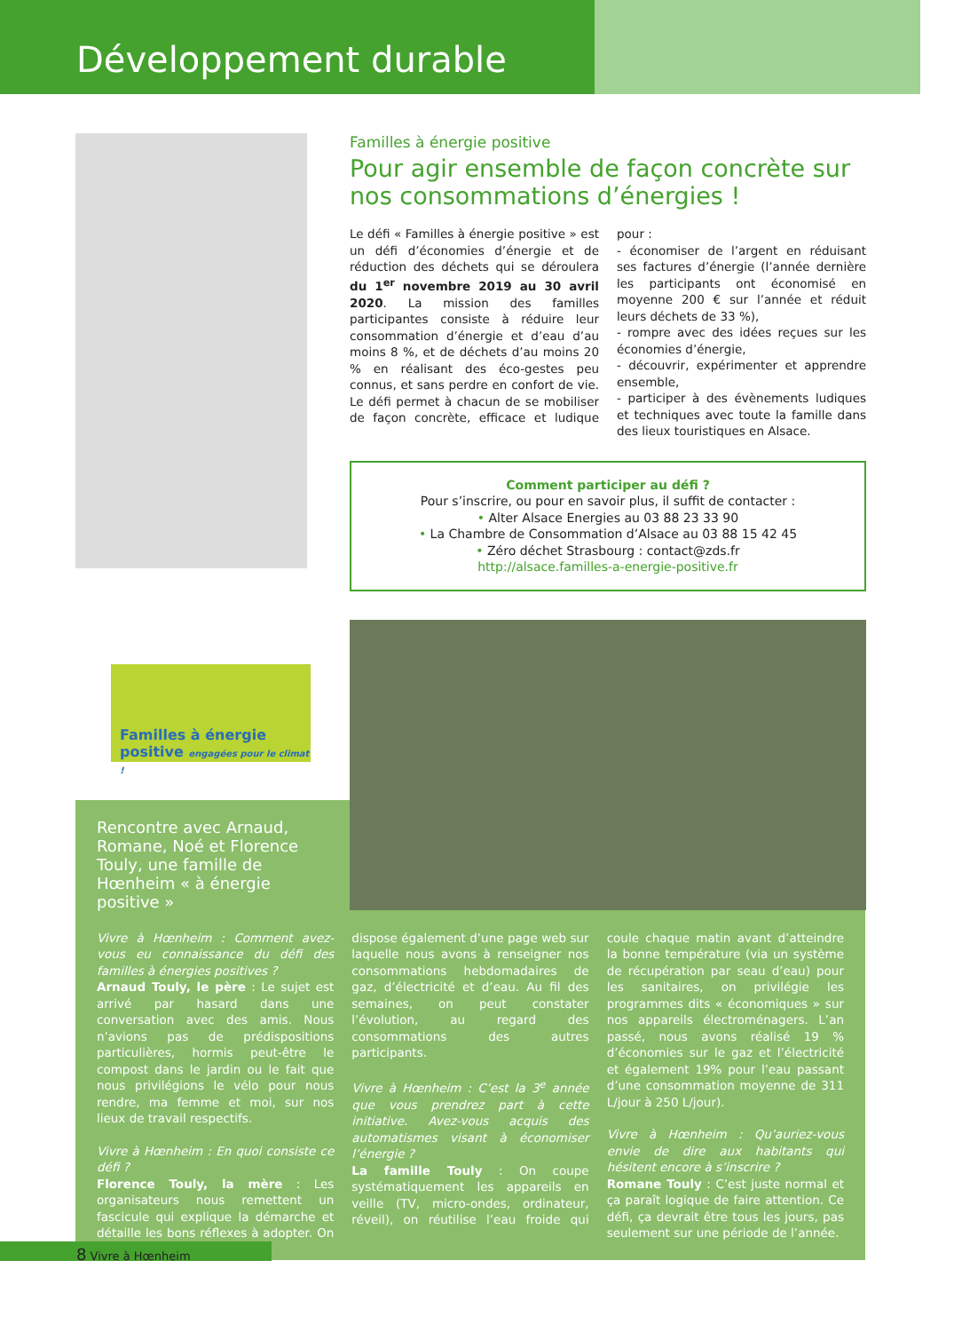Développement durable
Familles à énergie positive
Pour agir ensemble de façon concrète sur nos consommations d’énergies !
Le défi « Familles à énergie positive » est un défi d’économies d’énergie et de réduction des déchets qui se déroulera du 1<sup>er</sup> novembre 2019 au 30 avril 2020. La mission des familles participantes consiste à réduire leur consommation d’énergie et d’eau d’au moins 8 %, et de déchets d’au moins 20 % en réalisant des éco-gestes peu connus, et sans perdre en confort de vie. Le défi permet à chacun de se mobiliser de façon concrète, efficace et ludique pour :
- économiser de l’argent en réduisant ses factures d’énergie (l’année dernière les participants ont économisé en moyenne 200 € sur l’année et réduit leurs déchets de 33 %),
- rompre avec des idées reçues sur les économies d’énergie,
- découvrir, expérimenter et apprendre ensemble,
- participer à des évènements ludiques et techniques avec toute la famille dans des lieux touristiques en Alsace.
Comment participer au défi ?
Pour s’inscrire, ou pour en savoir plus, il suffit de contacter :
• Alter Alsace Energies au 03 88 23 33 90
• La Chambre de Consommation d’Alsace au 03 88 15 42 45
• Zéro déchet Strasbourg : contact@zds.fr
http://alsace.familles-a-energie-positive.fr
Familles à énergie positive engagées pour le climat !
Rencontre avec Arnaud, Romane, Noé et Florence Touly, une famille de Hœnheim « à énergie positive »
Vivre à Hœnheim : Comment avez-vous eu connaissance du défi des familles à énergies positives ?
Arnaud Touly, le père : Le sujet est arrivé par hasard dans une conversation avec des amis. Nous n’avions pas de prédispositions particulières, hormis peut-être le compost dans le jardin ou le fait que nous privilégions le vélo pour nous rendre, ma femme et moi, sur nos lieux de travail respectifs.
Vivre à Hœnheim : En quoi consiste ce défi ?
Florence Touly, la mère : Les organisateurs nous remettent un fascicule qui explique la démarche et détaille les bons réflexes à adopter. On dispose également d’une page web sur laquelle nous avons à renseigner nos consommations hebdomadaires de gaz, d’électricité et d’eau. Au fil des semaines, on peut constater l’évolution, au regard des consommations des autres participants.
Vivre à Hœnheim : C’est la 3<sup>e</sup> année que vous prendrez part à cette initiative. Avez-vous acquis des automatismes visant à économiser l’énergie ?
La famille Touly : On coupe systématiquement les appareils en veille (TV, micro-ondes, ordinateur, réveil), on réutilise l’eau froide qui coule chaque matin avant d’atteindre la bonne température (via un système de récupération par seau d’eau) pour les sanitaires, on privilégie les programmes dits « économiques » sur nos appareils électroménagers. L’an passé, nous avons réalisé 19 % d’économies sur le gaz et l’électricité et également 19% pour l’eau passant d’une consommation moyenne de 311 L/jour à 250 L/jour).
Vivre à Hœnheim : Qu’auriez-vous envie de dire aux habitants qui hésitent encore à s’inscrire ?
Romane Touly : C’est juste normal et ça paraît logique de faire attention. Ce défi, ça devrait être tous les jours, pas seulement sur une période de l’année.
8 Vivre à Hœnheim